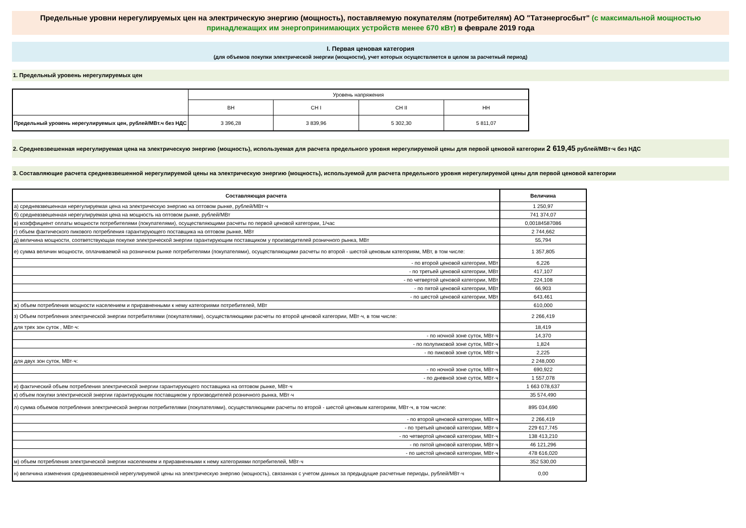Предельные уровни нерегулируемых цен на электрическую энергию (мощность), поставляемую покупателям (потребителям) АО "Татэнергосбыт" (с максимальной мощностью принадлежащих им энергопринимающих устройств менее 670 кВт) в феврале 2019 года
I. Первая ценовая категория
(для объемов покупки электрической энергии (мощности), учет которых осуществляется в целом за расчетный период)
1. Предельный уровень нерегулируемых цен
| | Уровень напряжения | | | |
| | ВН | СН I | СН II | НН |
| Предельный уровень нерегулируемых цен, рублей/МВт.ч без НДС | 3 396,28 | 3 839,96 | 5 302,30 | 5 811,07 |
2. Средневзвешенная нерегулируемая цена на электрическую энергию (мощность), используемая для расчета предельного уровня нерегулируемой цены для первой ценовой категории 2 619,45 рублей/МВт·ч без НДС
3. Составляющие расчета средневзвешенной нерегулируемой цены на электрическую энергию (мощность), используемой для расчета предельного уровня нерегулируемой цены для первой ценовой категории
| Составляющая расчета | Величина |
| --- | --- |
| а) средневзвешенная нерегулируемая цена на электрическую энергию на оптовом рынке, рублей/МВт·ч | 1 250,97 |
| б) средневзвешенная нерегулируемая цена на мощность на оптовом рынке, рублей/МВт | 741 374,07 |
| в) коэффициент оплаты мощности потребителями (покупателями), осуществляющими расчеты по первой ценовой категории, 1/час | 0,00184587086 |
| г) объем фактического пикового потребления гарантирующего поставщика на оптовом рынке, МВт | 2 744,662 |
| д) величина мощности, соответствующая покупке электрической энергии гарантирующим поставщиком у производителей розничного рынка, МВт | 55,794 |
| е) сумма величин мощности, оплачиваемой на розничном рынке потребителями (покупателями), осуществляющими расчеты по второй - шестой ценовым категориям, МВт, в том числе: | 1 357,805 |
| - по второй ценовой категории, МВт | 6,226 |
| - по третьей ценовой категории, МВт | 417,107 |
| - по четвертой ценовой категории, МВт | 224,108 |
| - по пятой ценовой категории, МВт | 66,903 |
| - по шестой ценовой категории, МВт | 643,461 |
| ж) объем потребления мощности населением и приравненными к нему категориями потребителей, МВт | 610,000 |
| з) Объем потребления электрической энергии потребителями (покупателями), осуществляющими расчеты по второй ценовой категории, МВт·ч, в том числе: | 2 266,419 |
| для трех зон суток , МВт·ч: | 18,419 |
| - по ночной зоне суток, МВт·ч | 14,370 |
| - по полупиковой зоне суток, МВт·ч | 1,824 |
| - по пиковой зоне суток, МВт·ч | 2,225 |
| для двух зон суток, МВт·ч: | 2 248,000 |
| - по ночной зоне суток, МВт·ч | 690,922 |
| - по дневной зоне суток, МВт·ч | 1 557,078 |
| и) фактический объем потребления электрической энергии гарантирующего поставщика на оптовом рынке, МВт·ч | 1 663 078,637 |
| к) объем покупки электрической энергии гарантирующим поставщиком у производителей розничного рынка, МВт·ч | 35 574,490 |
| л) сумма объемов потребления электрической энергии потребителями (покупателями), осуществляющими расчеты по второй - шестой ценовым категориям, МВт·ч, в том числе: | 895 034,690 |
| - по второй ценовой категории, МВт·ч | 2 266,419 |
| - по третьей ценовой категории, МВт·ч | 229 617,745 |
| - по четвертой ценовой категории, МВт·ч | 138 413,210 |
| - по пятой ценовой категории, МВт·ч | 46 121,296 |
| - по шестой ценовой категории, МВт·ч | 478 616,020 |
| м) объем потребления электрической энергии населением и приравненными к нему категориями потребителей, МВт·ч | 352 530,00 |
| н) величина изменения средневзвешенной нерегулируемой цены на электрическую энергию (мощность), связанная с учетом данных за предыдущие расчетные периоды, рублей/МВт·ч | 0,00 |